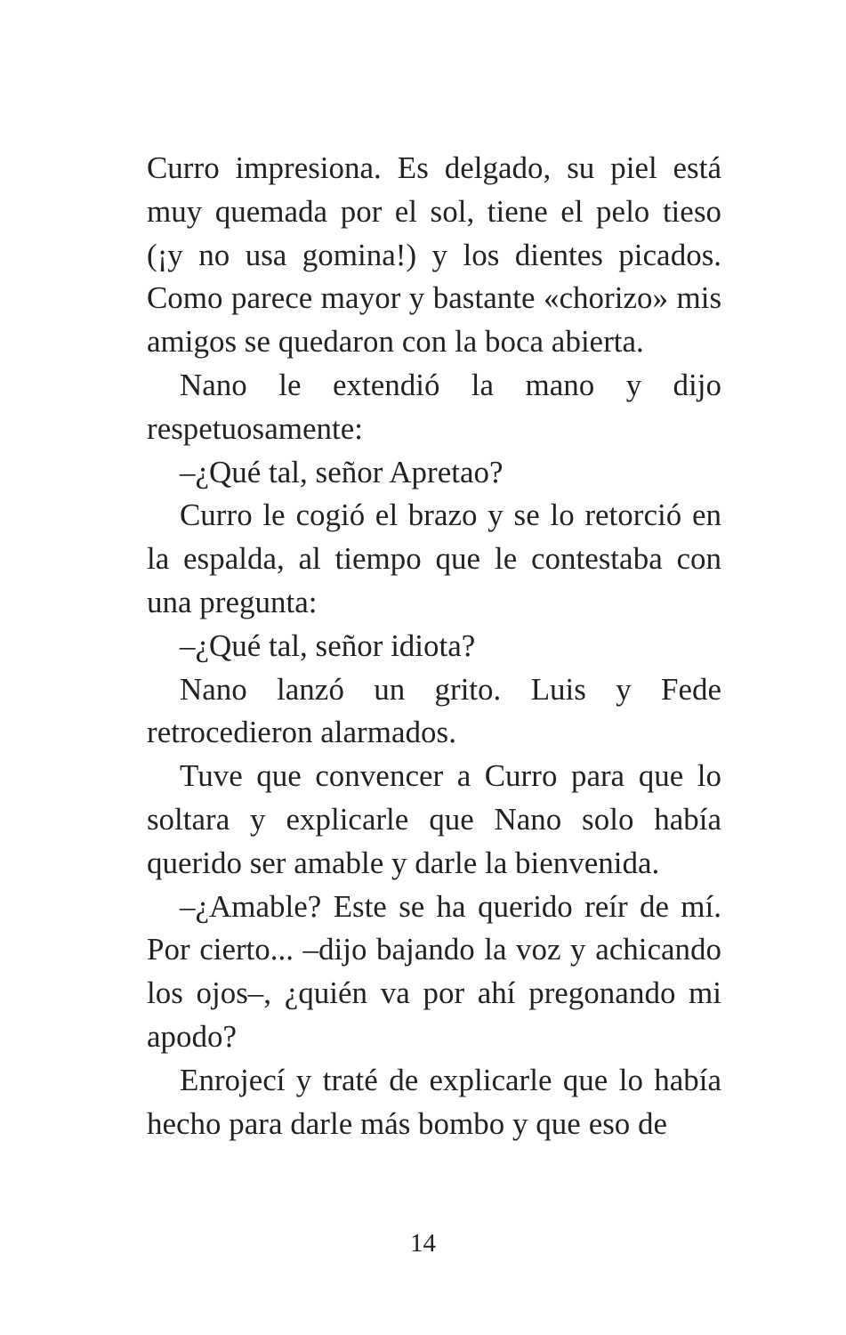Curro impresiona. Es delgado, su piel está muy quemada por el sol, tiene el pelo tieso (¡y no usa gomina!) y los dientes picados. Como parece mayor y bastante «chorizo» mis amigos se quedaron con la boca abierta.
Nano le extendió la mano y dijo respetuosamente:
–¿Qué tal, señor Apretao?
Curro le cogió el brazo y se lo retorció en la espalda, al tiempo que le contestaba con una pregunta:
–¿Qué tal, señor idiota?
Nano lanzó un grito. Luis y Fede retrocedieron alarmados.
Tuve que convencer a Curro para que lo soltara y explicarle que Nano solo había querido ser amable y darle la bienvenida.
–¿Amable? Este se ha querido reír de mí. Por cierto... –dijo bajando la voz y achicando los ojos–, ¿quién va por ahí pregonando mi apodo?
Enrojecí y traté de explicarle que lo había hecho para darle más bombo y que eso de
14